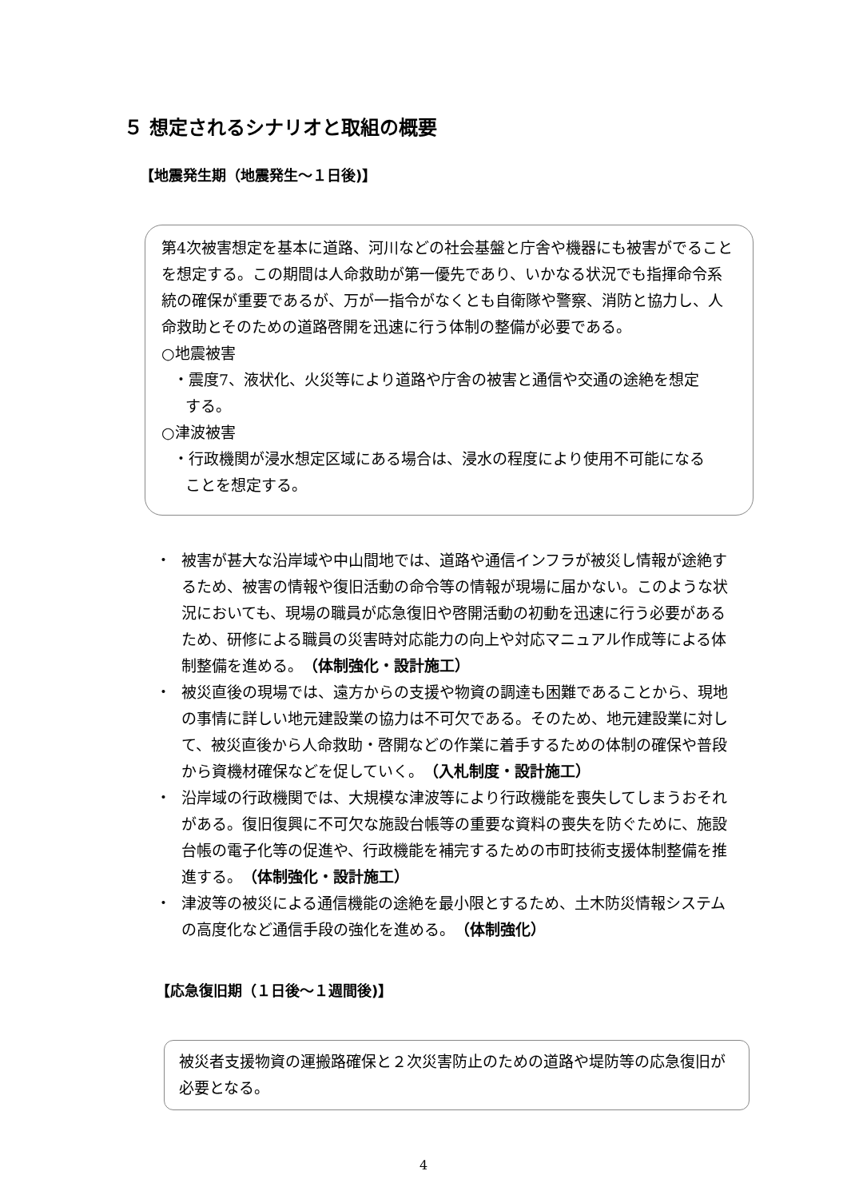５ 想定されるシナリオと取組の概要
【地震発生期（地震発生～１日後)】
第4次被害想定を基本に道路、河川などの社会基盤と庁舎や機器にも被害がでることを想定する。この期間は人命救助が第一優先であり、いかなる状況でも指揮命令系統の確保が重要であるが、万が一指令がなくとも自衛隊や警察、消防と協力し、人命救助とそのための道路啓開を迅速に行う体制の整備が必要である。
○地震被害
・震度7、液状化、火災等により道路や庁舎の被害と通信や交通の途絶を想定
する。
○津波被害
・行政機関が浸水想定区域にある場合は、浸水の程度により使用不可能になる
ことを想定する。
・ 被害が甚大な沿岸域や中山間地では、道路や通信インフラが被災し情報が途絶するため、被害の情報や復旧活動の命令等の情報が現場に届かない。このような状況においても、現場の職員が応急復旧や啓開活動の初動を迅速に行う必要があるため、研修による職員の災害時対応能力の向上や対応マニュアル作成等による体制整備を進める。（体制強化・設計施工）
・ 被災直後の現場では、遠方からの支援や物資の調達も困難であることから、現地の事情に詳しい地元建設業の協力は不可欠である。そのため、地元建設業に対して、被災直後から人命救助・啓開などの作業に着手するための体制の確保や普段から資機材確保などを促していく。（入札制度・設計施工）
・ 沿岸域の行政機関では、大規模な津波等により行政機能を喪失してしまうおそれがある。復旧復興に不可欠な施設台帳等の重要な資料の喪失を防ぐために、施設台帳の電子化等の促進や、行政機能を補完するための市町技術支援体制整備を推進する。（体制強化・設計施工）
・ 津波等の被災による通信機能の途絶を最小限とするため、土木防災情報システムの高度化など通信手段の強化を進める。（体制強化）
【応急復旧期（１日後～１週間後)】
被災者支援物資の運搬路確保と２次災害防止のための道路や堤防等の応急復旧が必要となる。
4